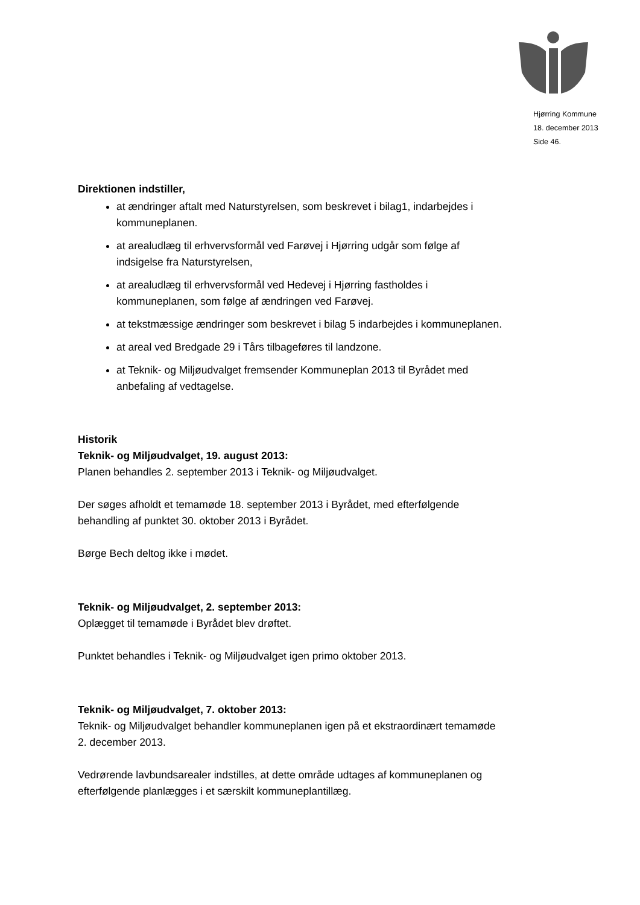Hjørring Kommune
18. december 2013
Side 46.
Direktionen indstiller,
at ændringer aftalt med Naturstyrelsen, som beskrevet i bilag1, indarbejdes i kommuneplanen.
at arealudlæg til erhvervsformål ved Farøvej i Hjørring udgår som følge af indsigelse fra Naturstyrelsen,
at arealudlæg til erhvervsformål ved Hedevej i Hjørring fastholdes i kommuneplanen, som følge af ændringen ved Farøvej.
at tekstmæssige ændringer som beskrevet i bilag 5 indarbejdes i kommuneplanen.
at areal ved Bredgade 29 i Tårs tilbageføres til landzone.
at Teknik- og Miljøudvalget fremsender Kommuneplan 2013 til Byrådet med anbefaling af vedtagelse.
Historik
Teknik- og Miljøudvalget, 19. august 2013:
Planen behandles 2. september 2013 i Teknik- og Miljøudvalget.
Der søges afholdt et temamøde 18. september 2013 i Byrådet, med efterfølgende behandling af punktet 30. oktober 2013 i Byrådet.
Børge Bech deltog ikke i mødet.
Teknik- og Miljøudvalget, 2. september 2013:
Oplægget til temamøde i Byrådet blev drøftet.
Punktet behandles i Teknik- og Miljøudvalget igen primo oktober 2013.
Teknik- og Miljøudvalget, 7. oktober 2013:
Teknik- og Miljøudvalget behandler kommuneplanen igen på et ekstraordinært temamøde 2. december 2013.
Vedrørende lavbundsarealer indstilles, at dette område udtages af kommuneplanen og efterfølgende planlægges i et særskilt kommuneplantillæg.